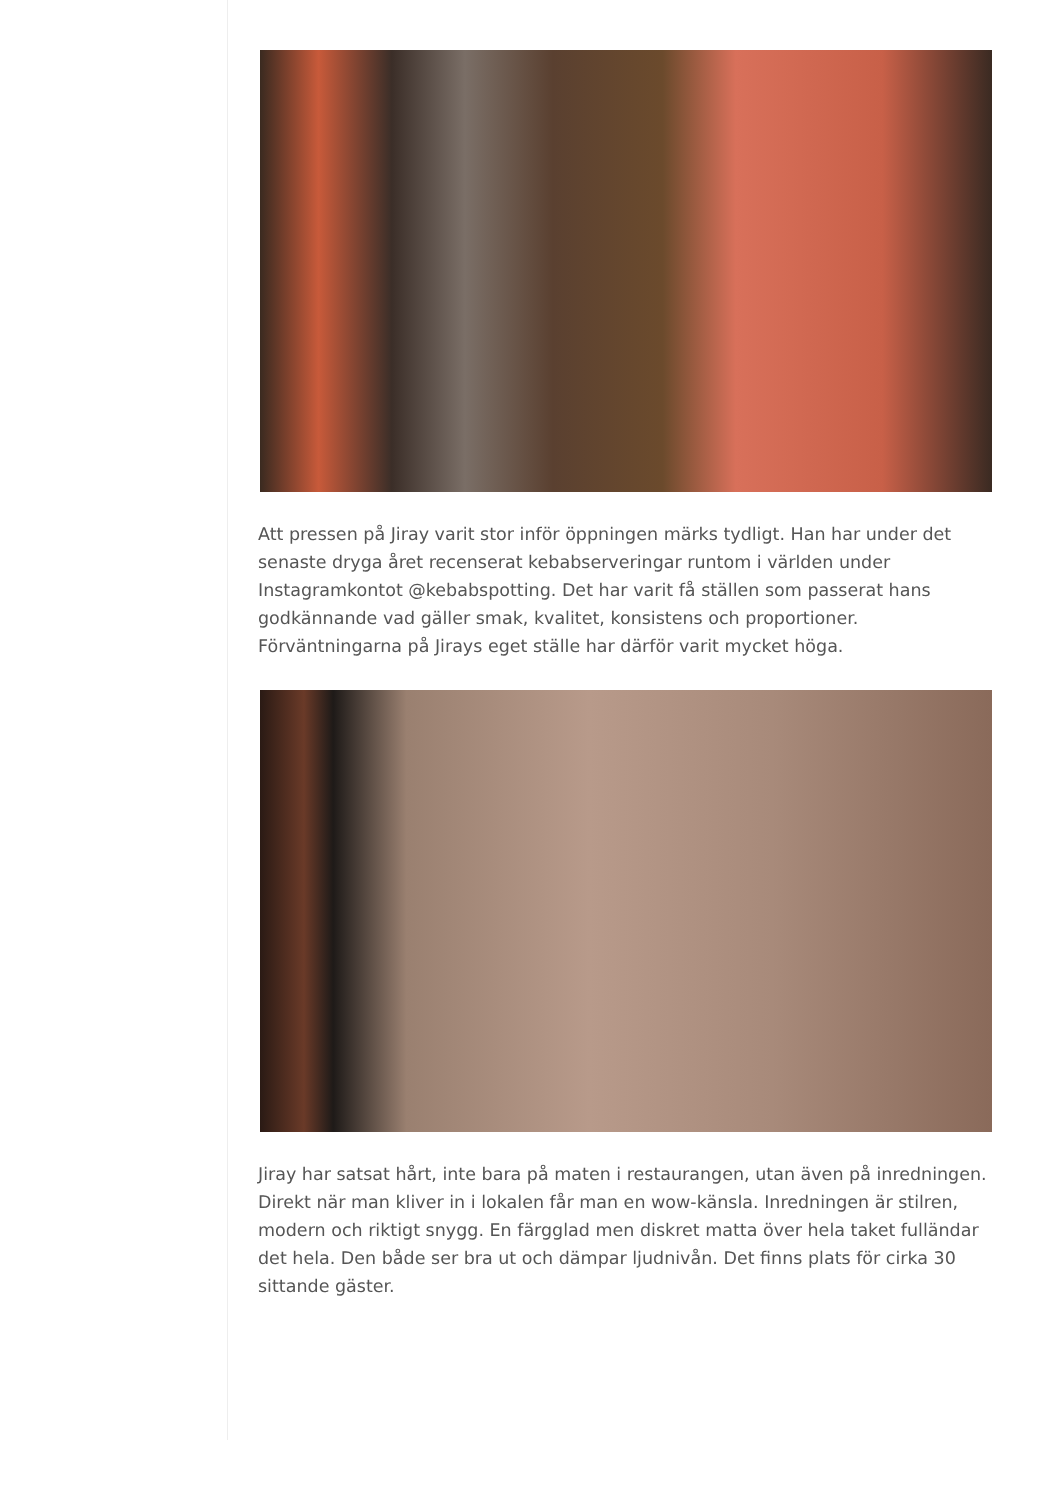Att pressen på Jiray varit stor inför öppningen märks tydligt. Han har under det senaste dryga året recenserat kebabserveringar runtom i världen under Instagramkontot @kebabspotting. Det har varit få ställen som passerat hans godkännande vad gäller smak, kvalitet, konsistens och proportioner. Förväntningarna på Jirays eget ställe har därför varit mycket höga.
Jiray har satsat hårt, inte bara på maten i restaurangen, utan även på inredningen. Direkt när man kliver in i lokalen får man en wow-känsla. Inredningen är stilren, modern och riktigt snygg. En färgglad men diskret matta över hela taket fulländar det hela. Den både ser bra ut och dämpar ljudnivån. Det finns plats för cirka 30 sittande gäster.